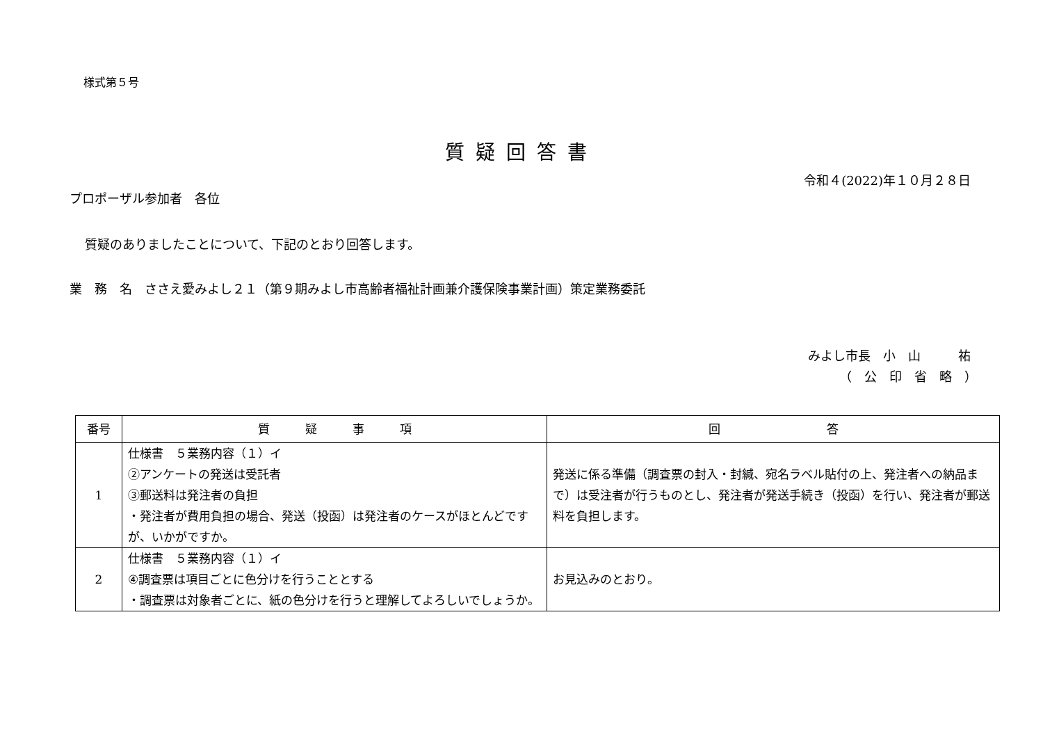様式第５号
質疑回答書
令和４(2022)年１０月２８日
プロポーザル参加者　各位
質疑のありましたことについて、下記のとおり回答します。
業　務　名　ささえ愛みよし２１（第９期みよし市高齢者福祉計画兼介護保険事業計画）策定業務委託
みよし市長　小　山　　　祐
（　公　印　省　略　）　
| 番号 | 質 疑 事 項 | 回 答 |
| --- | --- | --- |
| 1 | 仕様書 ５業務内容（１）イ ②アンケートの発送は受託者 ③郵送料は発注者の負担 ・発注者が費用負担の場合、発送（投函）は発注者のケースがほとんどですが、いかがですか。 | 発送に係る準備（調査票の封入・封緘、宛名ラベル貼付の上、発注者への納品まで）は受注者が行うものとし、発注者が発送手続き（投函）を行い、発注者が郵送料を負担します。 |
| 2 | 仕様書 ５業務内容（１）イ ④調査票は項目ごとに色分けを行うこととする ・調査票は対象者ごとに、紙の色分けを行うと理解してよろしいでしょうか。 | お見込みのとおり。 |